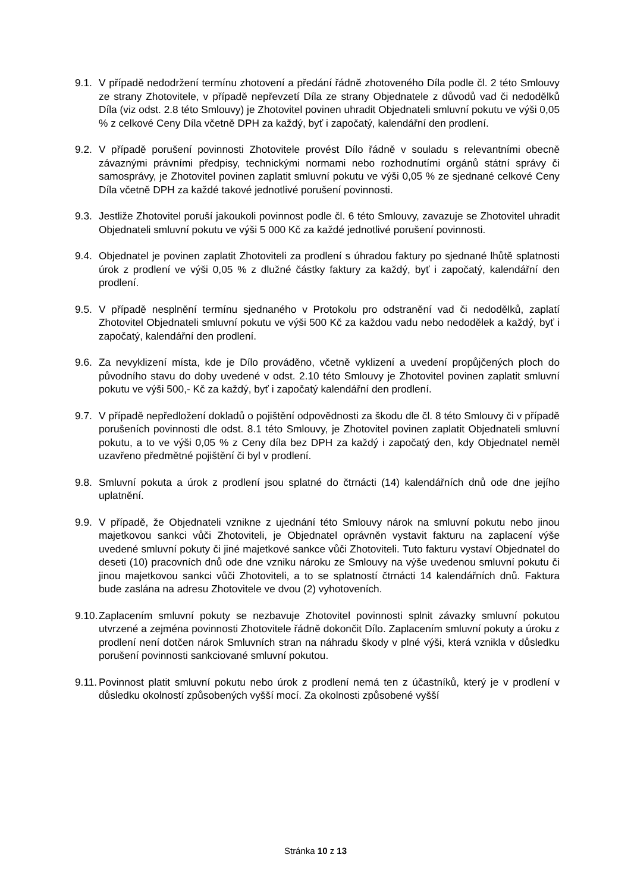9.1.
V případě nedodržení termínu zhotovení a předání řádně zhotoveného Díla podle čl. 2 této Smlouvy ze strany Zhotovitele, v případě nepřevzetí Díla ze strany Objednatele z důvodů vad či nedodělků Díla (viz odst. 2.8 této Smlouvy) je Zhotovitel povinen uhradit Objednateli smluvní pokutu ve výši 0,05 % z celkové Ceny Díla včetně DPH za každý, byť i započatý, kalendářní den prodlení.
9.2.
V případě porušení povinnosti Zhotovitele provést Dílo řádně v souladu s relevantními obecně závaznými právními předpisy, technickými normami nebo rozhodnutími orgánů státní správy či samosprávy, je Zhotovitel povinen zaplatit smluvní pokutu ve výši 0,05 % ze sjednané celkové Ceny Díla včetně DPH za každé takové jednotlivé porušení povinnosti.
9.3.
Jestliže Zhotovitel poruší jakoukoli povinnost podle čl. 6 této Smlouvy, zavazuje se Zhotovitel uhradit Objednateli smluvní pokutu ve výši 5 000 Kč za každé jednotlivé porušení povinnosti.
9.4.
Objednatel je povinen zaplatit Zhotoviteli za prodlení s úhradou faktury po sjednané lhůtě splatnosti úrok z prodlení ve výši 0,05 % z dlužné částky faktury za každý, byť i započatý, kalendářní den prodlení.
9.5.
V případě nesplnění termínu sjednaného v Protokolu pro odstranění vad či nedodělků, zaplatí Zhotovitel Objednateli smluvní pokutu ve výši 500 Kč za každou vadu nebo nedodělek a každý, byť i započatý, kalendářní den prodlení.
9.6.
Za nevyklizení místa, kde je Dílo prováděno, včetně vyklizení a uvedení propůjčených ploch do původního stavu do doby uvedené v odst. 2.10 této Smlouvy je Zhotovitel povinen zaplatit smluvní pokutu ve výši 500,- Kč za každý, byť i započatý kalendářní den prodlení.
9.7.
V případě nepředložení dokladů o pojištění odpovědnosti za škodu dle čl. 8 této Smlouvy či v případě porušeních povinnosti dle odst. 8.1 této Smlouvy, je Zhotovitel povinen zaplatit Objednateli smluvní pokutu, a to ve výši 0,05 % z Ceny díla bez DPH za každý i započatý den, kdy Objednatel neměl uzavřeno předmětné pojištění či byl v prodlení.
9.8.
Smluvní pokuta a úrok z prodlení jsou splatné do čtrnácti (14) kalendářních dnů ode dne jejího uplatnění.
9.9.
V případě, že Objednateli vznikne z ujednání této Smlouvy nárok na smluvní pokutu nebo jinou majetkovou sankci vůči Zhotoviteli, je Objednatel oprávněn vystavit fakturu na zaplacení výše uvedené smluvní pokuty či jiné majetkové sankce vůči Zhotoviteli. Tuto fakturu vystaví Objednatel do deseti (10) pracovních dnů ode dne vzniku nároku ze Smlouvy na výše uvedenou smluvní pokutu či jinou majetkovou sankci vůči Zhotoviteli, a to se splatností čtrnácti 14 kalendářních dnů. Faktura bude zaslána na adresu Zhotovitele ve dvou (2) vyhotoveních.
9.10.
Zaplacením smluvní pokuty se nezbavuje Zhotovitel povinnosti splnit závazky smluvní pokutou utvrzené a zejména povinnosti Zhotovitele řádně dokončit Dílo. Zaplacením smluvní pokuty a úroku z prodlení není dotčen nárok Smluvních stran na náhradu škody v plné výši, která vznikla v důsledku porušení povinnosti sankciované smluvní pokutou.
9.11.
Povinnost platit smluvní pokutu nebo úrok z prodlení nemá ten z účastníků, který je v prodlení v důsledku okolností způsobených vyšší mocí. Za okolnosti způsobené vyšší
Stránka 10 z 13